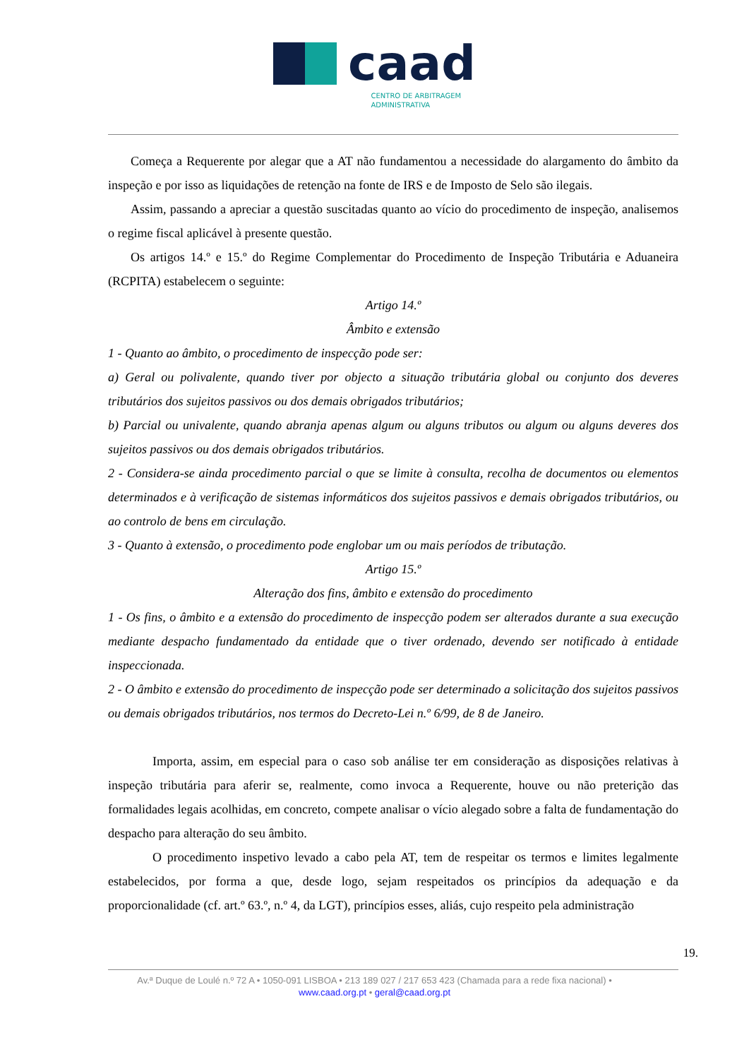caad
CENTRO DE ARBITRAGEM ADMINISTRATIVA
Começa a Requerente por alegar que a AT não fundamentou a necessidade do alargamento do âmbito da inspeção e por isso as liquidações de retenção na fonte de IRS e de Imposto de Selo são ilegais.
Assim, passando a apreciar a questão suscitadas quanto ao vício do procedimento de inspeção, analisemos o regime fiscal aplicável à presente questão.
Os artigos 14.º e 15.º do Regime Complementar do Procedimento de Inspeção Tributária e Aduaneira (RCPITA) estabelecem o seguinte:
Artigo 14.º
Âmbito e extensão
1 - Quanto ao âmbito, o procedimento de inspecção pode ser:
a) Geral ou polivalente, quando tiver por objecto a situação tributária global ou conjunto dos deveres tributários dos sujeitos passivos ou dos demais obrigados tributários;
b) Parcial ou univalente, quando abranja apenas algum ou alguns tributos ou algum ou alguns deveres dos sujeitos passivos ou dos demais obrigados tributários.
2 - Considera-se ainda procedimento parcial o que se limite à consulta, recolha de documentos ou elementos determinados e à verificação de sistemas informáticos dos sujeitos passivos e demais obrigados tributários, ou ao controlo de bens em circulação.
3 - Quanto à extensão, o procedimento pode englobar um ou mais períodos de tributação.
Artigo 15.º
Alteração dos fins, âmbito e extensão do procedimento
1 - Os fins, o âmbito e a extensão do procedimento de inspecção podem ser alterados durante a sua execução mediante despacho fundamentado da entidade que o tiver ordenado, devendo ser notificado à entidade inspeccionada.
2 - O âmbito e extensão do procedimento de inspecção pode ser determinado a solicitação dos sujeitos passivos ou demais obrigados tributários, nos termos do Decreto-Lei n.º 6/99, de 8 de Janeiro.
Importa, assim, em especial para o caso sob análise ter em consideração as disposições relativas à inspeção tributária para aferir se, realmente, como invoca a Requerente, houve ou não preterição das formalidades legais acolhidas, em concreto, compete analisar o vício alegado sobre a falta de fundamentação do despacho para alteração do seu âmbito.
O procedimento inspetivo levado a cabo pela AT, tem de respeitar os termos e limites legalmente estabelecidos, por forma a que, desde logo, sejam respeitados os princípios da adequação e da proporcionalidade (cf. art.º 63.º, n.º 4, da LGT), princípios esses, aliás, cujo respeito pela administração
19.
Av.ª Duque de Loulé n.º 72 A • 1050-091 LISBOA • 213 189 027 / 217 653 423 (Chamada para a rede fixa nacional) •
www.caad.org.pt • geral@caad.org.pt